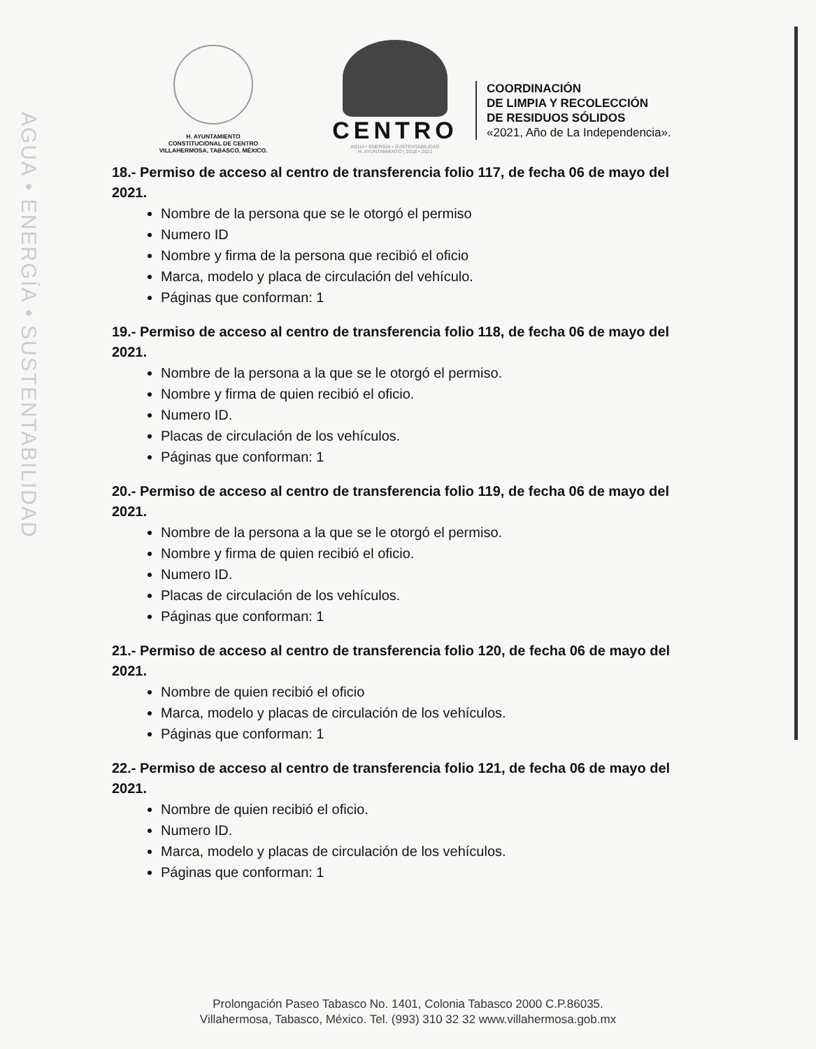AGUA • ENERGÍA • SUSTENTABILIDAD
H. AYUNTAMIENTO
CONSTITUCIONAL DE CENTRO
VILLAHERMOSA, TABASCO, MÉXICO.
CENTRO
AGUA • ENERGÍA • SUSTENTABILIDAD
H. AYUNTAMIENTO | 2018 • 2021
COORDINACIÓN
DE LIMPIA Y RECOLECCIÓN
DE RESIDUOS SÓLIDOS
«2021, Año de La Independencia».
18.- Permiso de acceso al centro de transferencia folio 117, de fecha 06 de mayo del 2021.
Nombre de la persona que se le otorgó el permiso
Numero ID
Nombre y firma de la persona que recibió el oficio
Marca, modelo y placa de circulación del vehículo.
Páginas que conforman: 1
19.- Permiso de acceso al centro de transferencia folio 118, de fecha 06 de mayo del 2021.
Nombre de la persona a la que se le otorgó el permiso.
Nombre y firma de quien recibió el oficio.
Numero ID.
Placas de circulación de los vehículos.
Páginas que conforman: 1
20.- Permiso de acceso al centro de transferencia folio 119, de fecha 06 de mayo del 2021.
Nombre de la persona a la que se le otorgó el permiso.
Nombre y firma de quien recibió el oficio.
Numero ID.
Placas de circulación de los vehículos.
Páginas que conforman: 1
21.- Permiso de acceso al centro de transferencia folio 120, de fecha 06 de mayo del 2021.
Nombre de quien recibió el oficio
Marca, modelo y placas de circulación de los vehículos.
Páginas que conforman: 1
22.- Permiso de acceso al centro de transferencia folio 121, de fecha 06 de mayo del 2021.
Nombre de quien recibió el oficio.
Numero ID.
Marca, modelo y placas de circulación de los vehículos.
Páginas que conforman: 1
Prolongación Paseo Tabasco No. 1401, Colonia Tabasco 2000 C.P.86035.
Villahermosa, Tabasco, México. Tel. (993) 310 32 32 www.villahermosa.gob.mx